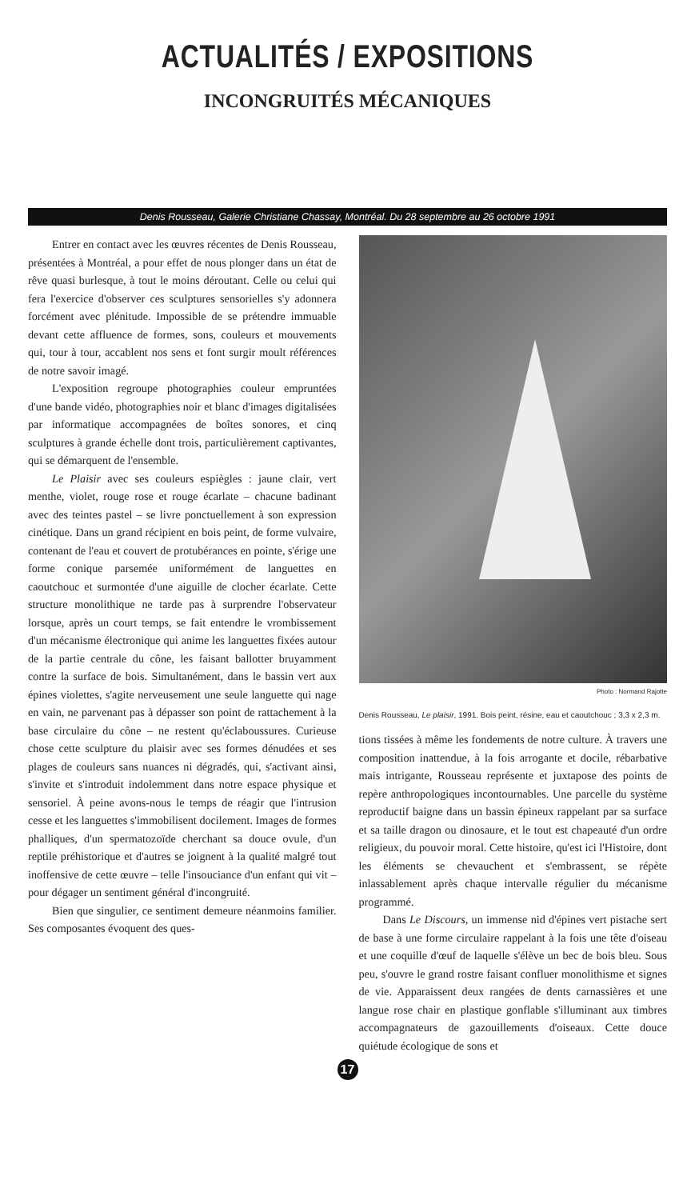ACTUALITÉS / EXPOSITIONS
INCONGRUITÉS MÉCANIQUES
Denis Rousseau, Galerie Christiane Chassay, Montréal. Du 28 septembre au 26 octobre 1991
Entrer en contact avec les œuvres récentes de Denis Rousseau, présentées à Montréal, a pour effet de nous plonger dans un état de rêve quasi burlesque, à tout le moins déroutant. Celle ou celui qui fera l'exercice d'observer ces sculptures sensorielles s'y adonnera forcément avec plénitude. Impossible de se prétendre immuable devant cette affluence de formes, sons, couleurs et mouvements qui, tour à tour, accablent nos sens et font surgir moult références de notre savoir imagé.
L'exposition regroupe photographies couleur empruntées d'une bande vidéo, photographies noir et blanc d'images digitalisées par informatique accompagnées de boîtes sonores, et cinq sculptures à grande échelle dont trois, particulièrement captivantes, qui se démarquent de l'ensemble.
Le Plaisir avec ses couleurs espiègles : jaune clair, vert menthe, violet, rouge rose et rouge écarlate – chacune badinant avec des teintes pastel – se livre ponctuellement à son expression cinétique. Dans un grand récipient en bois peint, de forme vulvaire, contenant de l'eau et couvert de protubérances en pointe, s'érige une forme conique parsemée uniformément de languettes en caoutchouc et surmontée d'une aiguille de clocher écarlate. Cette structure monolithique ne tarde pas à surprendre l'observateur lorsque, après un court temps, se fait entendre le vrombissement d'un mécanisme électronique qui anime les languettes fixées autour de la partie centrale du cône, les faisant ballotter bruyamment contre la surface de bois. Simultanément, dans le bassin vert aux épines violettes, s'agite nerveusement une seule languette qui nage en vain, ne parvenant pas à dépasser son point de rattachement à la base circulaire du cône – ne restent qu'éclaboussures. Curieuse chose cette sculpture du plaisir avec ses formes dénudées et ses plages de couleurs sans nuances ni dégradés, qui, s'activant ainsi, s'invite et s'introduit indolemment dans notre espace physique et sensoriel. À peine avons-nous le temps de réagir que l'intrusion cesse et les languettes s'immobilisent docilement. Images de formes phalliques, d'un spermatozoïde cherchant sa douce ovule, d'un reptile préhistorique et d'autres se joignent à la qualité malgré tout inoffensive de cette œuvre – telle l'insouciance d'un enfant qui vit – pour dégager un sentiment général d'incongruité.
Bien que singulier, ce sentiment demeure néanmoins familier. Ses composantes évoquent des ques-
Photo : Normand Rajotte
Denis Rousseau, Le plaisir, 1991. Bois peint, résine, eau et caoutchouc ; 3,3 x 2,3 m.
tions tissées à même les fondements de notre culture. À travers une composition inattendue, à la fois arrogante et docile, rébarbative mais intrigante, Rousseau représente et juxtapose des points de repère anthropologiques incontournables. Une parcelle du système reproductif baigne dans un bassin épineux rappelant par sa surface et sa taille dragon ou dinosaure, et le tout est chapeauté d'un ordre religieux, du pouvoir moral. Cette histoire, qu'est ici l'Histoire, dont les éléments se chevauchent et s'embrassent, se répète inlassablement après chaque intervalle régulier du mécanisme programmé.
Dans Le Discours, un immense nid d'épines vert pistache sert de base à une forme circulaire rappelant à la fois une tête d'oiseau et une coquille d'œuf de laquelle s'élève un bec de bois bleu. Sous peu, s'ouvre le grand rostre faisant confluer monolithisme et signes de vie. Apparaissent deux rangées de dents carnassières et une langue rose chair en plastique gonflable s'illuminant aux timbres accompagnateurs de gazouillements d'oiseaux. Cette douce quiétude écologique de sons et
17